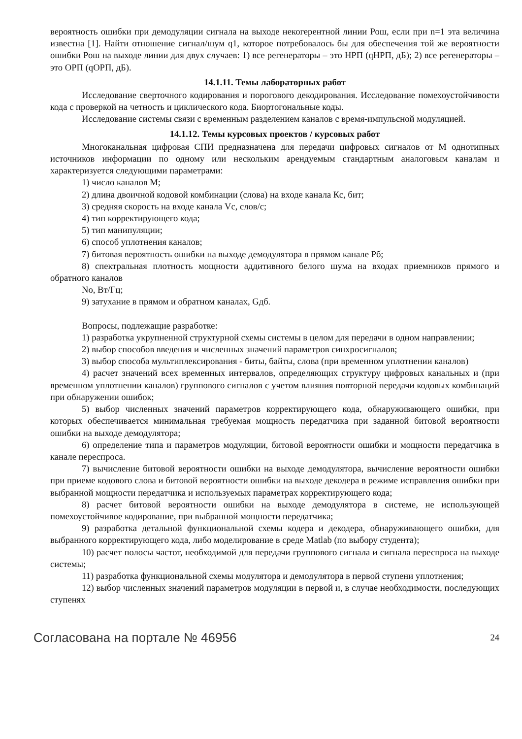вероятность ошибки при демодуляции сигнала на выходе некогерентной линии Рош, если при n=1 эта величина известна [1]. Найти отношение сигнал/шум q1, которое потребовалось бы для обеспечения той же вероятности ошибки Рош на выходе линии для двух случаев: 1) все регенераторы – это НРП (qНРП, дБ); 2) все регенераторы – это ОРП (qОРП, дБ).
14.1.11. Темы лабораторных работ
Исследование сверточного кодирования и порогового декодирования. Исследование помехоустойчивости кода с проверкой на четность и циклического кода. Биортогональные коды.
Исследование системы связи с временным разделением каналов с время-импульсной модуляцией.
14.1.12. Темы курсовых проектов / курсовых работ
Многоканальная цифровая СПИ предназначена для передачи цифровых сигналов от М однотипных источников информации по одному или нескольким арендуемым стандартным аналоговым каналам и характеризуется следующими параметрами:
1) число каналов М;
2) длина двоичной кодовой комбинации (слова) на входе канала Кс, бит;
3) средняя скорость на входе канала Vс, слов/с;
4) тип корректирующего кода;
5) тип манипуляции;
6) способ уплотнения каналов;
7) битовая вероятность ошибки на выходе демодулятора в прямом канале Рб;
8) спектральная плотность мощности аддитивного белого шума на входах приемников прямого и обратного каналов
No, Вт/Гц;
9) затухание в прямом и обратном каналах, Gдб.
Вопросы, подлежащие разработке:
1) разработка укрупненной структурной схемы системы в целом для передачи в одном направлении;
2) выбор способов введения и численных значений параметров синхросигналов;
3) выбор способа мультиплексирования - биты, байты, слова (при временном уплотнении каналов)
4) расчет значений всех временных интервалов, определяющих структуру цифровых канальных и (при временном уплотнении каналов) группового сигналов с учетом влияния повторной передачи кодовых комбинаций при обнаружении ошибок;
5) выбор численных значений параметров корректирующего кода, обнаруживающего ошибки, при которых обеспечивается минимальная требуемая мощность передатчика при заданной битовой вероятности ошибки на выходе демодулятора;
6) определение типа и параметров модуляции, битовой вероятности ошибки и мощности передатчика в канале переспроса.
7) вычисление битовой вероятности ошибки на выходе демодулятора, вычисление вероятности ошибки при приеме кодового слова и битовой вероятности ошибки на выходе декодера в режиме исправления ошибки при выбранной мощности передатчика и используемых параметрах корректирующего кода;
8) расчет битовой вероятности ошибки на выходе демодулятора в системе, не использующей помехоустойчивое кодирование, при выбранной мощности передатчика;
9) разработка детальной функциональной схемы кодера и декодера, обнаруживающего ошибки, для выбранного корректирующего кода, либо моделирование в среде Matlab (по выбору студента);
10) расчет полосы частот, необходимой для передачи группового сигнала и сигнала переспроса на выходе системы;
11) разработка функциональной схемы модулятора и демодулятора в первой ступени уплотнения;
12) выбор численных значений параметров модуляции в первой и, в случае необходимости, последующих ступенях
Согласована на портале № 46956 24